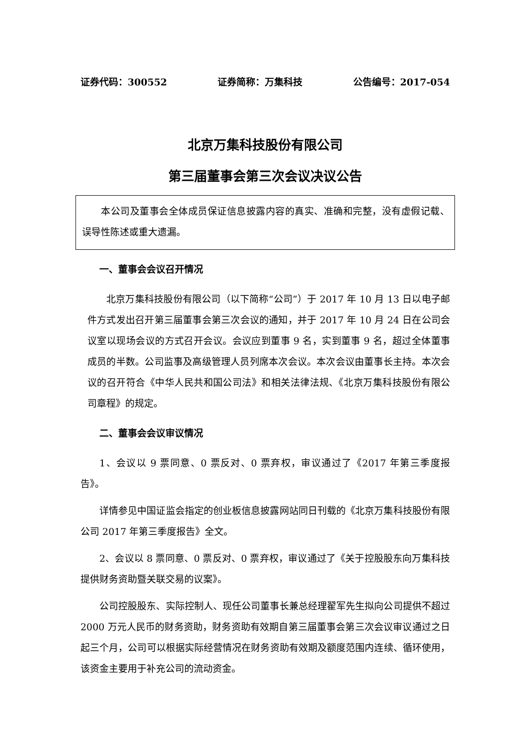证券代码：300552 证券简称：万集科技 公告编号：2017-054
北京万集科技股份有限公司
第三届董事会第三次会议决议公告
本公司及董事会全体成员保证信息披露内容的真实、准确和完整，没有虚假记载、误导性陈述或重大遗漏。
一、董事会会议召开情况
北京万集科技股份有限公司（以下简称“公司”）于 2017 年 10 月 13 日以电子邮件方式发出召开第三届董事会第三次会议的通知，并于 2017 年 10 月 24 日在公司会议室以现场会议的方式召开会议。会议应到董事 9 名，实到董事 9 名，超过全体董事成员的半数。公司监事及高级管理人员列席本次会议。本次会议由董事长主持。本次会议的召开符合《中华人民共和国公司法》和相关法律法规、《北京万集科技股份有限公司章程》的规定。
二、董事会会议审议情况
1、会议以 9 票同意、0 票反对、0 票弃权，审议通过了《2017 年第三季度报告》。
详情参见中国证监会指定的创业板信息披露网站同日刊载的《北京万集科技股份有限公司 2017 年第三季度报告》全文。
2、会议以 8 票同意、0 票反对、0 票弃权，审议通过了《关于控股股东向万集科技提供财务资助暨关联交易的议案》。
公司控股股东、实际控制人、现任公司董事长兼总经理翟军先生拟向公司提供不超过 2000 万元人民币的财务资助，财务资助有效期自第三届董事会第三次会议审议通过之日起三个月，公司可以根据实际经营情况在财务资助有效期及额度范围内连续、循环使用，该资金主要用于补充公司的流动资金。